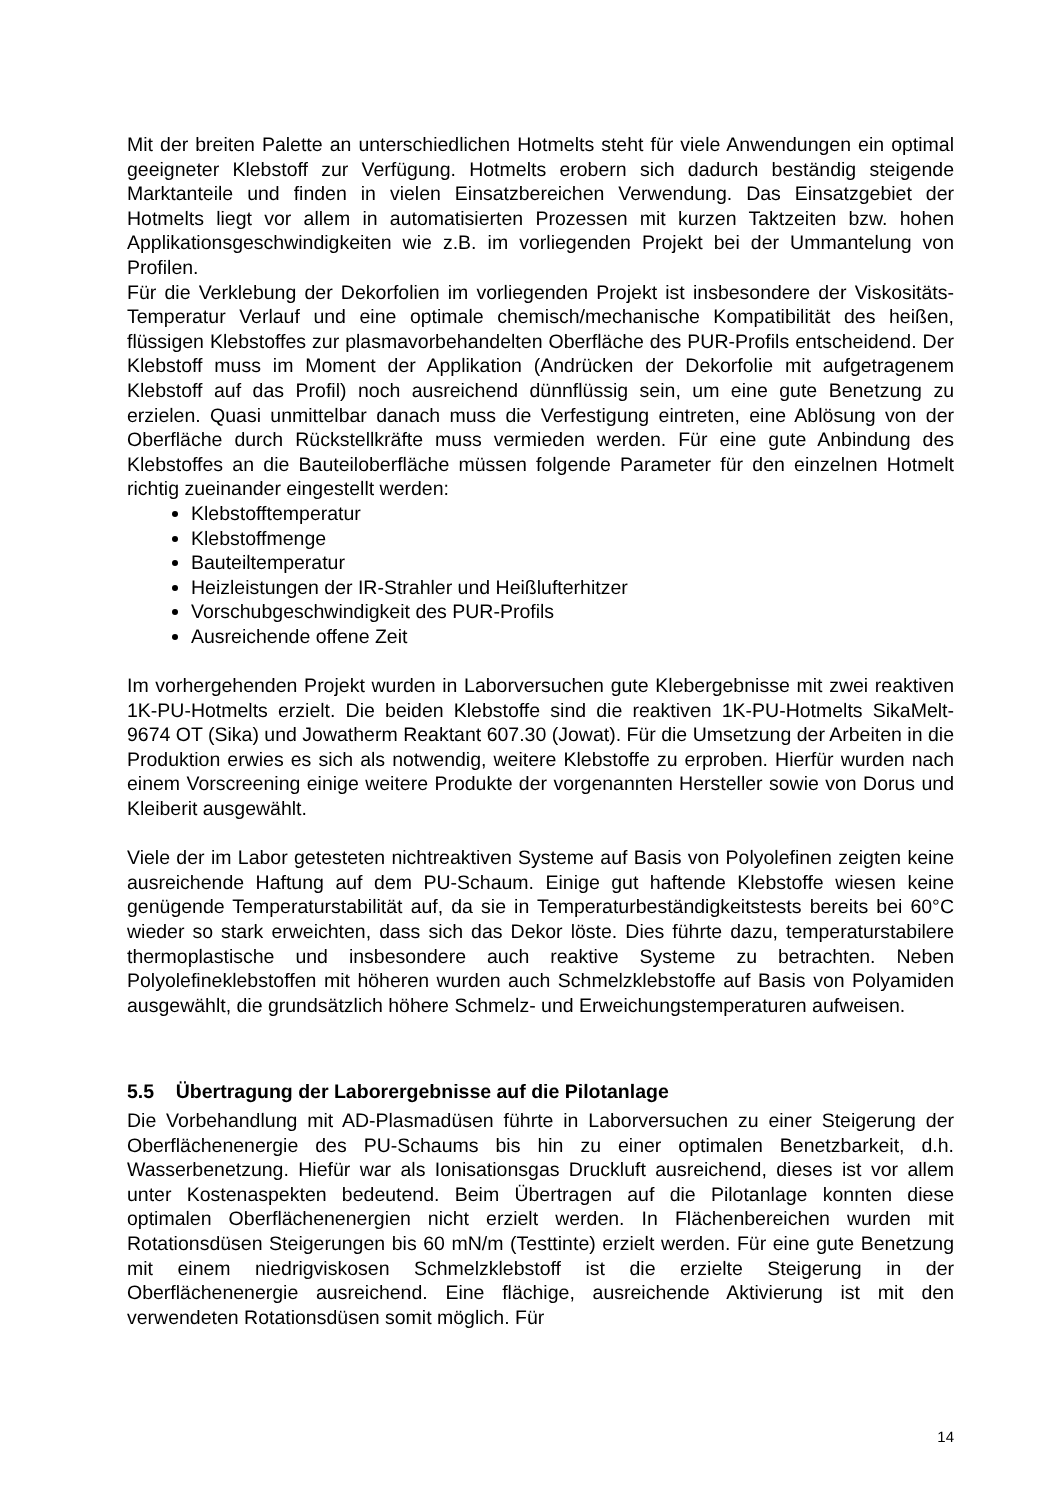Mit der breiten Palette an unterschiedlichen Hotmelts steht für viele Anwendungen ein optimal geeigneter Klebstoff zur Verfügung. Hotmelts erobern sich dadurch beständig steigende Marktanteile und finden in vielen Einsatzbereichen Verwendung. Das Einsatzgebiet der Hotmelts liegt vor allem in automatisierten Prozessen mit kurzen Taktzeiten bzw. hohen Applikationsgeschwindigkeiten wie z.B. im vorliegenden Projekt bei der Ummantelung von Profilen.
Für die Verklebung der Dekorfolien im vorliegenden Projekt ist insbesondere der Viskositäts-Temperatur Verlauf und eine optimale chemisch/mechanische Kompatibilität des heißen, flüssigen Klebstoffes zur plasmavorbehandelten Oberfläche des PUR-Profils entscheidend. Der Klebstoff muss im Moment der Applikation (Andrücken der Dekorfolie mit aufgetragenem Klebstoff auf das Profil) noch ausreichend dünnflüssig sein, um eine gute Benetzung zu erzielen. Quasi unmittelbar danach muss die Verfestigung eintreten, eine Ablösung von der Oberfläche durch Rückstellkräfte muss vermieden werden. Für eine gute Anbindung des Klebstoffes an die Bauteiloberfläche müssen folgende Parameter für den einzelnen Hotmelt richtig zueinander eingestellt werden:
Klebstofftemperatur
Klebstoffmenge
Bauteiltemperatur
Heizleistungen der IR-Strahler und Heißlufterhitzer
Vorschubgeschwindigkeit des PUR-Profils
Ausreichende offene Zeit
Im vorhergehenden Projekt wurden in Laborversuchen gute Klebergebnisse mit zwei reaktiven 1K-PU-Hotmelts erzielt. Die beiden Klebstoffe sind die reaktiven 1K-PU-Hotmelts SikaMelt-9674 OT (Sika) und Jowatherm Reaktant 607.30 (Jowat). Für die Umsetzung der Arbeiten in die Produktion erwies es sich als notwendig, weitere Klebstoffe zu erproben. Hierfür wurden nach einem Vorscreening einige weitere Produkte der vorgenannten Hersteller sowie von Dorus und Kleiberit ausgewählt.
Viele der im Labor getesteten nichtreaktiven Systeme auf Basis von Polyolefinen zeigten keine ausreichende Haftung auf dem PU-Schaum. Einige gut haftende Klebstoffe wiesen keine genügende Temperaturstabilität auf, da sie in Temperaturbeständigkeitstests bereits bei 60°C wieder so stark erweichten, dass sich das Dekor löste. Dies führte dazu, temperaturstabilere thermoplastische und insbesondere auch reaktive Systeme zu betrachten. Neben Polyolefineklebstoffen mit höheren wurden auch Schmelzklebstoffe auf Basis von Polyamiden ausgewählt, die grundsätzlich höhere Schmelz- und Erweichungstemperaturen aufweisen.
5.5 Übertragung der Laborergebnisse auf die Pilotanlage
Die Vorbehandlung mit AD-Plasmadüsen führte in Laborversuchen zu einer Steigerung der Oberflächenenergie des PU-Schaums bis hin zu einer optimalen Benetzbarkeit, d.h. Wasserbenetzung. Hiefür war als Ionisationsgas Druckluft ausreichend, dieses ist vor allem unter Kostenaspekten bedeutend. Beim Übertragen auf die Pilotanlage konnten diese optimalen Oberflächenenergien nicht erzielt werden. In Flächenbereichen wurden mit Rotationsdüsen Steigerungen bis 60 mN/m (Testtinte) erzielt werden. Für eine gute Benetzung mit einem niedrigviskosen Schmelzklebstoff ist die erzielte Steigerung in der Oberflächenenergie ausreichend. Eine flächige, ausreichende Aktivierung ist mit den verwendeten Rotationsdüsen somit möglich. Für
14